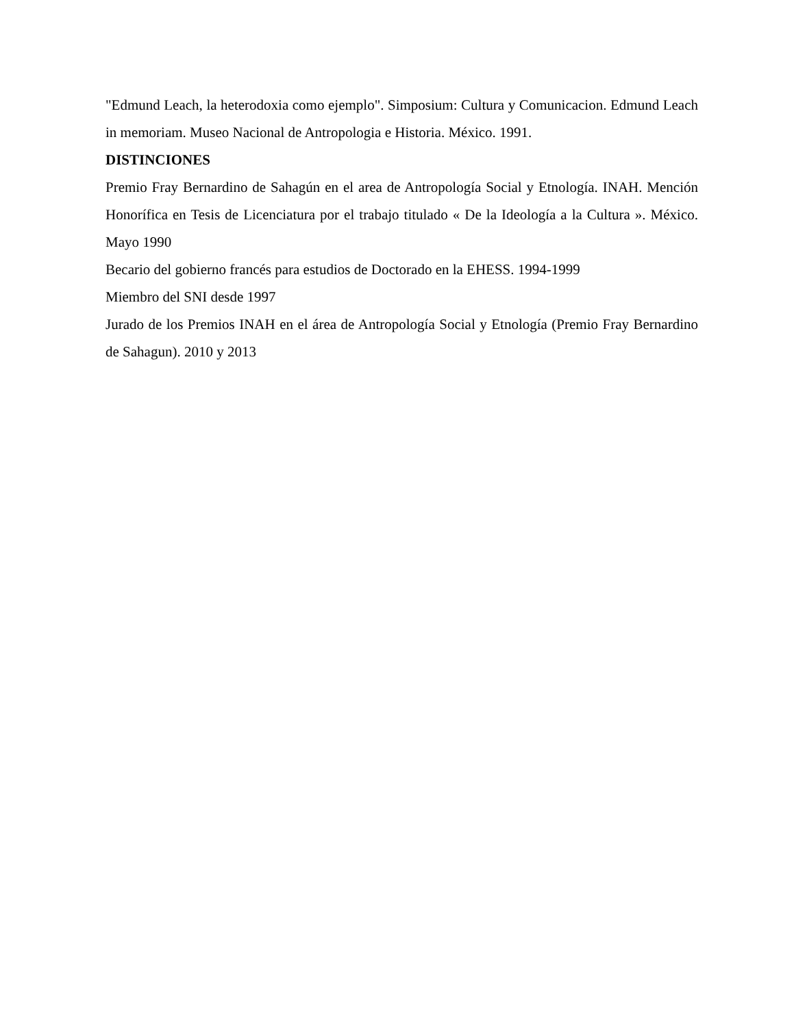"Edmund Leach, la heterodoxia como ejemplo". Simposium: Cultura y Comunicacion. Edmund Leach in memoriam. Museo Nacional de Antropologia e Historia. México. 1991.
DISTINCIONES
Premio Fray Bernardino de Sahagún en el area de Antropología Social y Etnología. INAH. Mención Honorífica en Tesis de Licenciatura por el trabajo titulado « De la Ideología a la Cultura ». México. Mayo 1990
Becario del gobierno francés para estudios de Doctorado en la EHESS. 1994-1999
Miembro del SNI desde 1997
Jurado de los Premios INAH en el área de Antropología Social y Etnología (Premio Fray Bernardino de Sahagun). 2010 y 2013